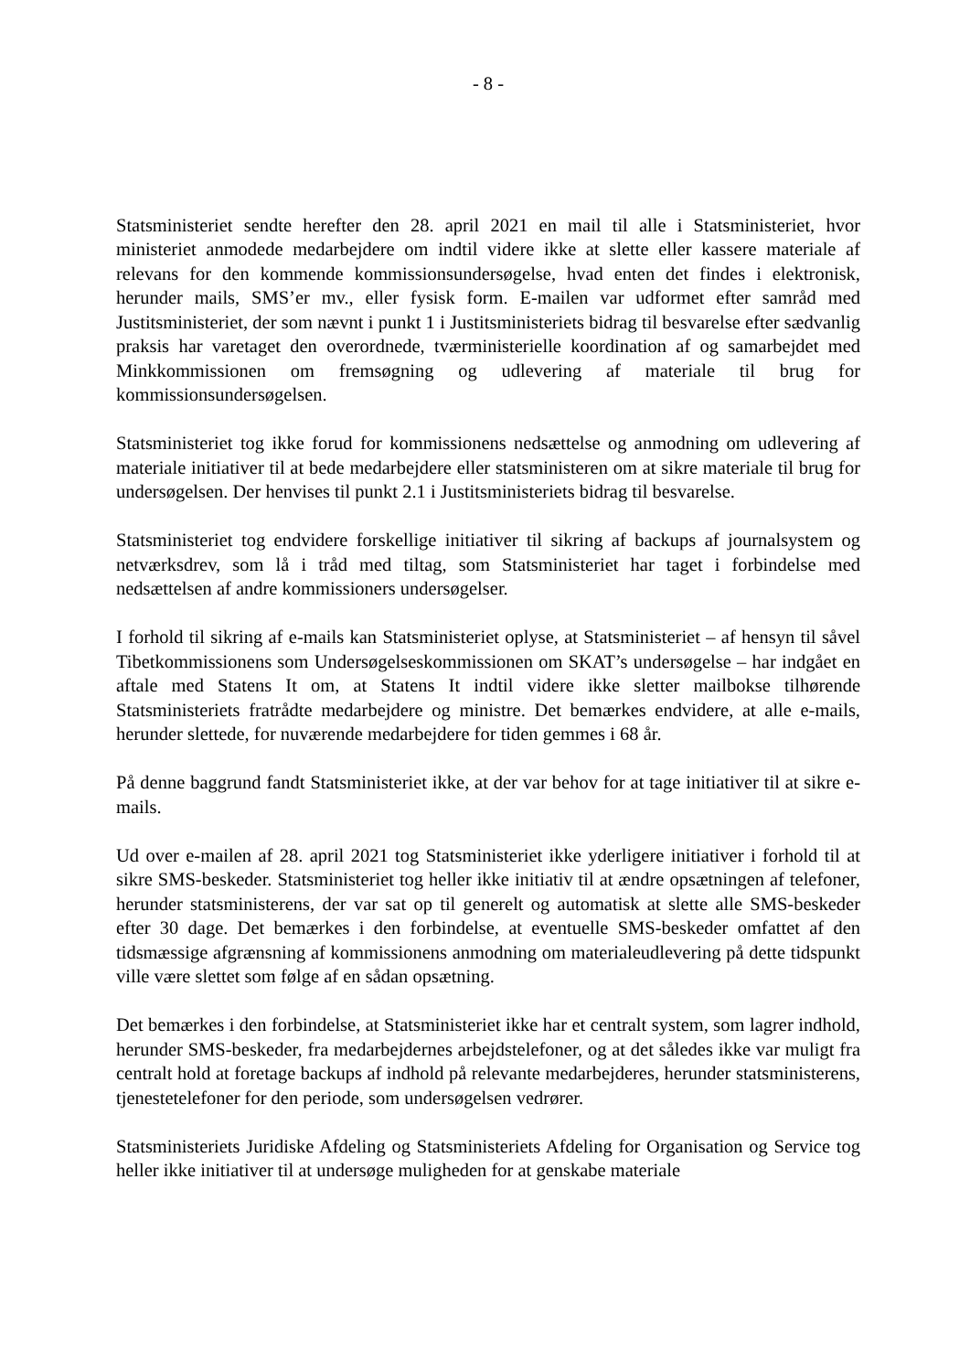- 8 -
Statsministeriet sendte herefter den 28. april 2021 en mail til alle i Statsministeriet, hvor ministeriet anmodede medarbejdere om indtil videre ikke at slette eller kassere materiale af relevans for den kommende kommissionsundersøgelse, hvad enten det findes i elektronisk, herunder mails, SMS’er mv., eller fysisk form. E-mailen var udformet efter samråd med Justitsministeriet, der som nævnt i punkt 1 i Justitsministeriets bidrag til besvarelse efter sædvanlig praksis har varetaget den overordnede, tværministerielle koordination af og samarbejdet med Minkkommissionen om fremsøgning og udlevering af materiale til brug for kommissionsundersøgelsen.
Statsministeriet tog ikke forud for kommissionens nedsættelse og anmodning om udlevering af materiale initiativer til at bede medarbejdere eller statsministeren om at sikre materiale til brug for undersøgelsen. Der henvises til punkt 2.1 i Justitsministeriets bidrag til besvarelse.
Statsministeriet tog endvidere forskellige initiativer til sikring af backups af journalsystem og netværksdrev, som lå i tråd med tiltag, som Statsministeriet har taget i forbindelse med nedsættelsen af andre kommissioners undersøgelser.
I forhold til sikring af e-mails kan Statsministeriet oplyse, at Statsministeriet – af hensyn til såvel Tibetkommissionens som Undersøgelseskommissionen om SKAT’s undersøgelse – har indgået en aftale med Statens It om, at Statens It indtil videre ikke sletter mailbokse tilhørende Statsministeriets fratrådte medarbejdere og ministre. Det bemærkes endvidere, at alle e-mails, herunder slettede, for nuværende medarbejdere for tiden gemmes i 68 år.
På denne baggrund fandt Statsministeriet ikke, at der var behov for at tage initiativer til at sikre e-mails.
Ud over e-mailen af 28. april 2021 tog Statsministeriet ikke yderligere initiativer i forhold til at sikre SMS-beskeder. Statsministeriet tog heller ikke initiativ til at ændre opsætningen af telefoner, herunder statsministerens, der var sat op til generelt og automatisk at slette alle SMS-beskeder efter 30 dage. Det bemærkes i den forbindelse, at eventuelle SMS-beskeder omfattet af den tidsmæssige afgrænsning af kommissionens anmodning om materialeudlevering på dette tidspunkt ville være slettet som følge af en sådan opsætning.
Det bemærkes i den forbindelse, at Statsministeriet ikke har et centralt system, som lagrer indhold, herunder SMS-beskeder, fra medarbejdernes arbejdstelefoner, og at det således ikke var muligt fra centralt hold at foretage backups af indhold på relevante medarbejderes, herunder statsministerens, tjenestetelefoner for den periode, som undersøgelsen vedrører.
Statsministeriets Juridiske Afdeling og Statsministeriets Afdeling for Organisation og Service tog heller ikke initiativer til at undersøge muligheden for at genskabe materiale